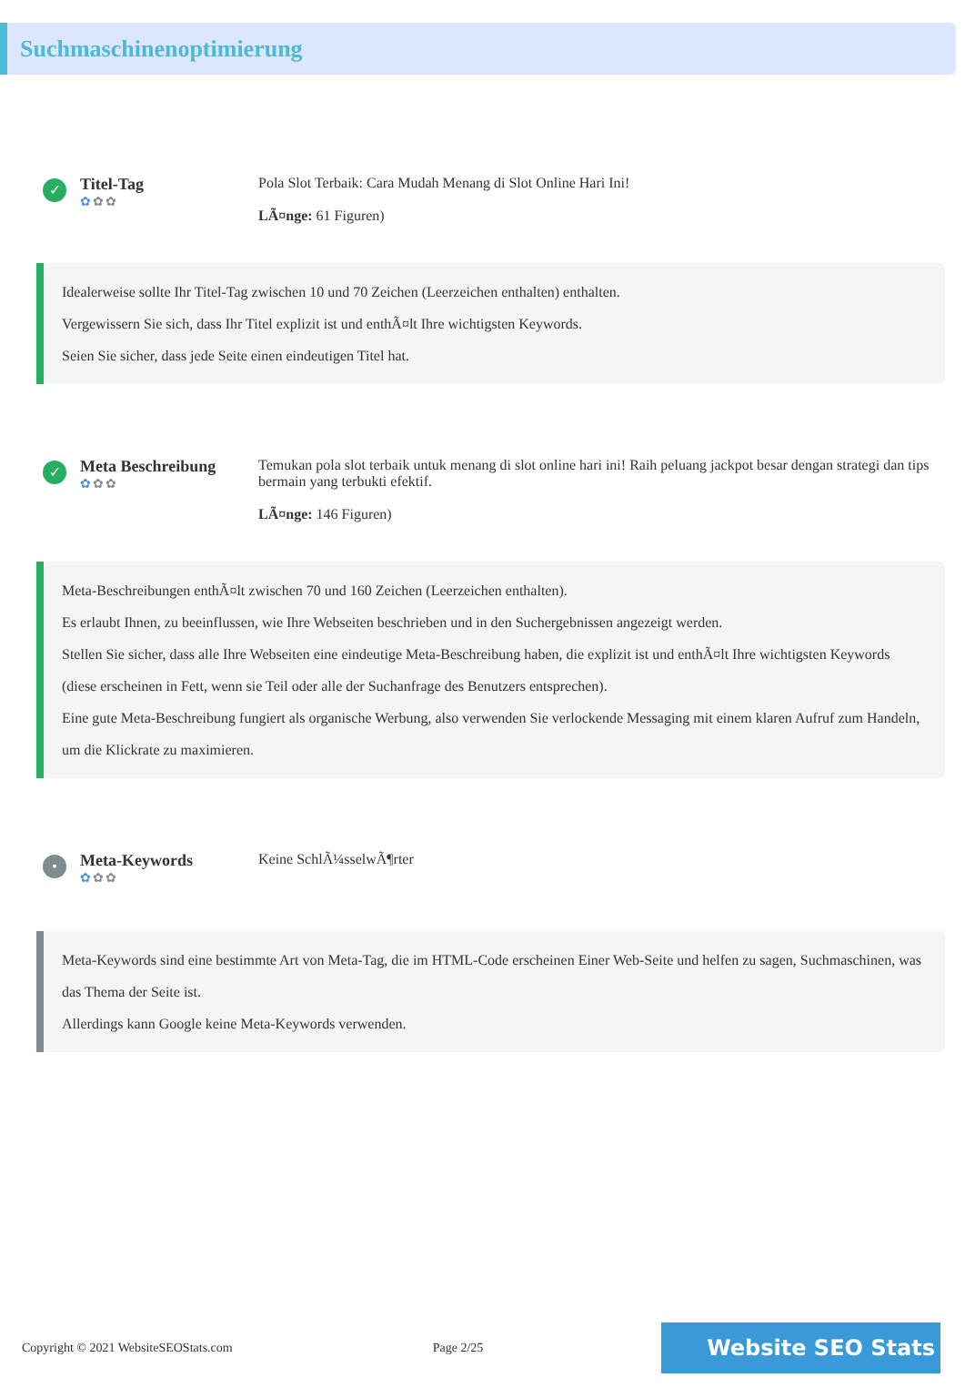Suchmaschinenoptimierung
✓
Titel-Tag
✿✿✿
Pola Slot Terbaik: Cara Mudah Menang di Slot Online Hari Ini!
LÃ¤nge: 61 Figuren)
Idealerweise sollte Ihr Titel-Tag zwischen 10 und 70 Zeichen (Leerzeichen enthalten) enthalten.
Vergewissern Sie sich, dass Ihr Titel explizit ist und enthÃ¤lt Ihre wichtigsten Keywords.
Seien Sie sicher, dass jede Seite einen eindeutigen Titel hat.
✓
Meta Beschreibung
✿✿✿
Temukan pola slot terbaik untuk menang di slot online hari ini! Raih peluang jackpot besar dengan strategi dan tips bermain yang terbukti efektif.
LÃ¤nge: 146 Figuren)
Meta-Beschreibungen enthÃ¤lt zwischen 70 und 160 Zeichen (Leerzeichen enthalten).
Es erlaubt Ihnen, zu beeinflussen, wie Ihre Webseiten beschrieben und in den Suchergebnissen angezeigt werden.
Stellen Sie sicher, dass alle Ihre Webseiten eine eindeutige Meta-Beschreibung haben, die explizit ist und enthÃ¤lt Ihre wichtigsten Keywords (diese erscheinen in Fett, wenn sie Teil oder alle der Suchanfrage des Benutzers entsprechen).
Eine gute Meta-Beschreibung fungiert als organische Werbung, also verwenden Sie verlockende Messaging mit einem klaren Aufruf zum Handeln, um die Klickrate zu maximieren.
•
Meta-Keywords
✿✿✿
Keine SchlÃ¼sselwÃ¶rter
Meta-Keywords sind eine bestimmte Art von Meta-Tag, die im HTML-Code erscheinen Einer Web-Seite und helfen zu sagen, Suchmaschinen, was das Thema der Seite ist.
Allerdings kann Google keine Meta-Keywords verwenden.
Copyright © 2021 WebsiteSEOStats.com Page 2/25 Website SEO Stats